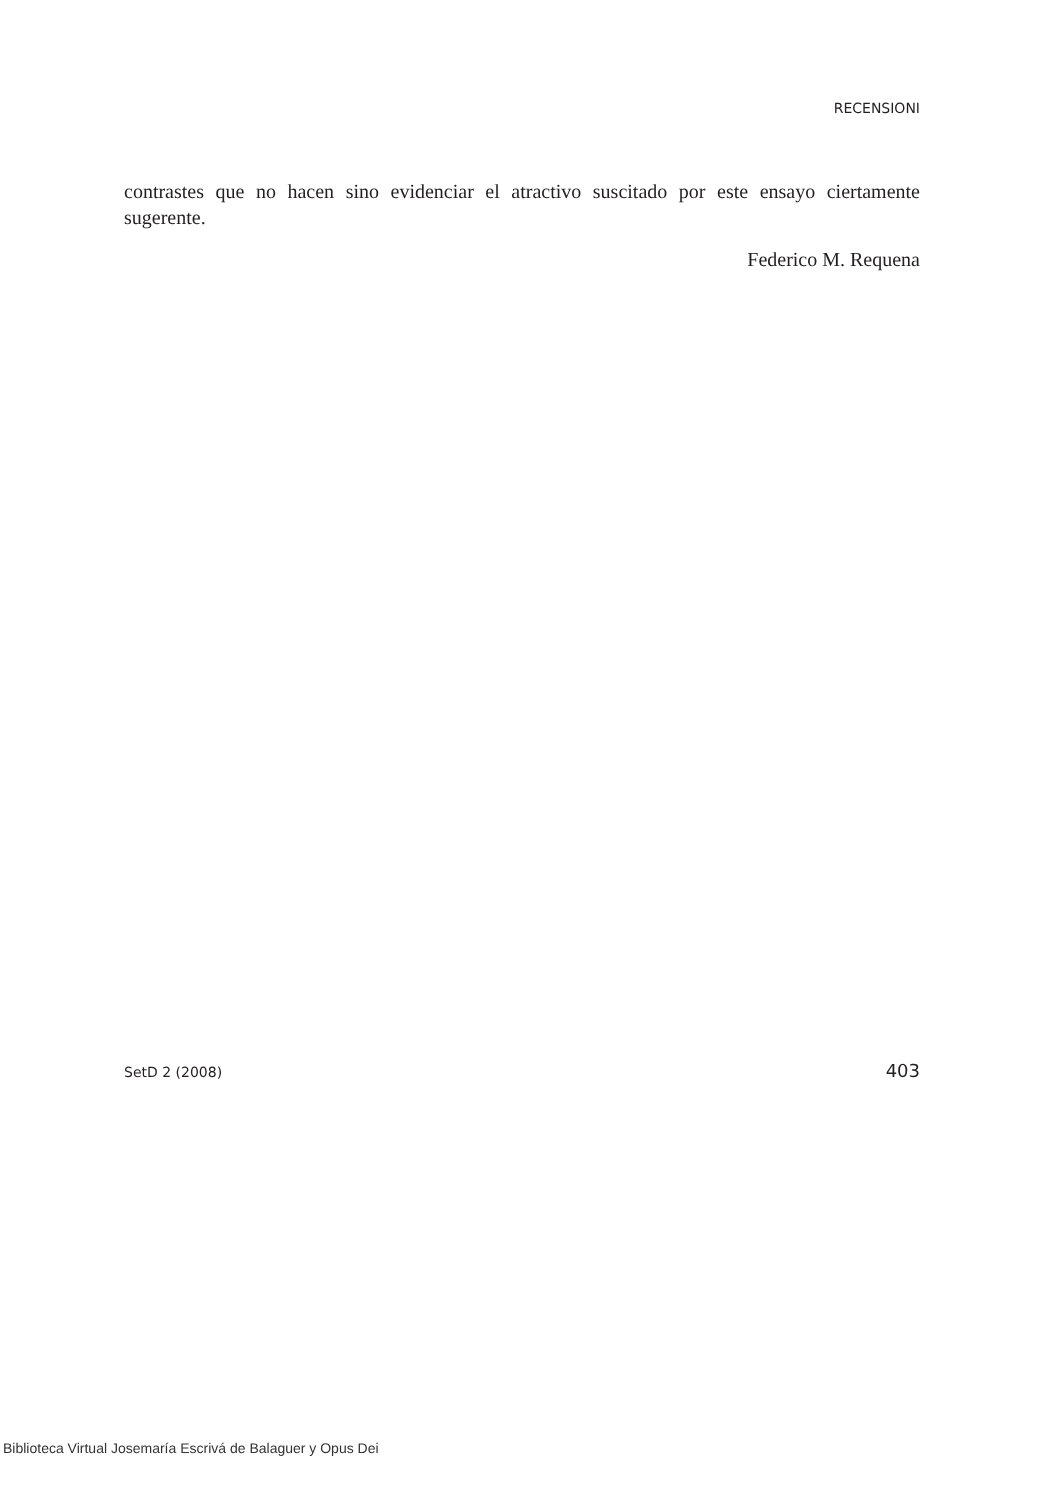RECENSIONI
contrastes que no hacen sino evidenciar el atractivo suscitado por este ensayo ciertamente sugerente.
Federico M. Requena
SetD 2 (2008) 403
Biblioteca Virtual Josemaría Escrivá de Balaguer y Opus Dei